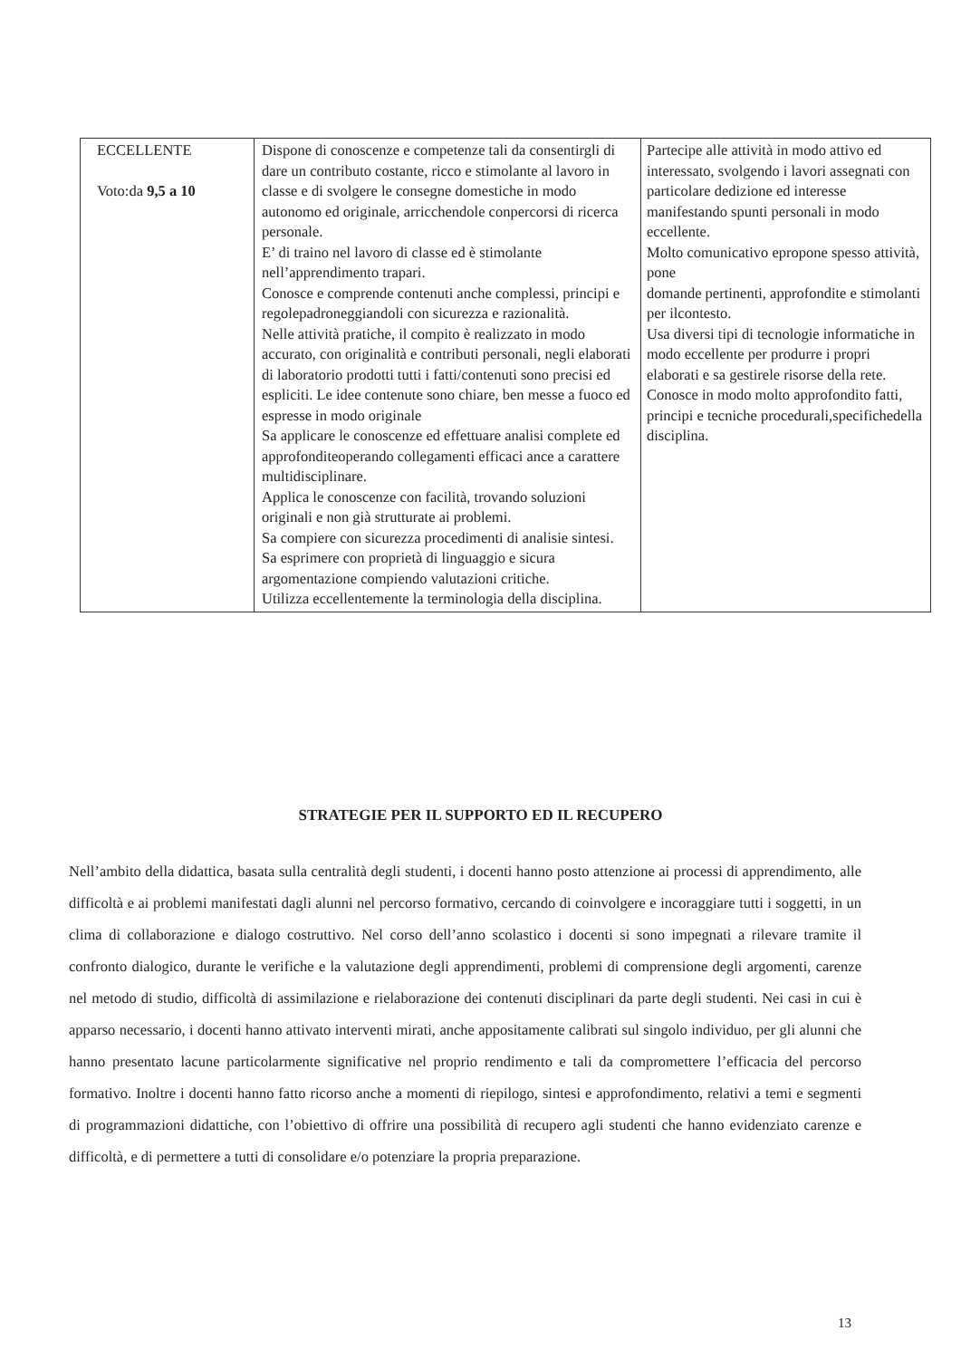| ECCELLENTE Voto:da 9,5 a 10 | Dispone di conoscenze e competenze tali da consentirgli di dare un contributo costante, ricco e stimolante al lavoro in classe e di svolgere le consegne domestiche in modo autonomo ed originale, arricchendole conpercorsi di ricerca personale. E’ di traino nel lavoro di classe ed è stimolante nell’apprendimento trapari. Conosce e comprende contenuti anche complessi, principi e regolepadroneggiandoli con sicurezza e razionalità. Nelle attività pratiche, il compito è realizzato in modo accurato, con originalità e contributi personali, negli elaborati di laboratorio prodotti tutti i fatti/contenuti sono precisi ed espliciti. Le idee contenute sono chiare, ben messe a fuoco ed espresse in modo originale Sa applicare le conoscenze ed effettuare analisi complete ed approfonditeoperando collegamenti efficaci ance a carattere multidisciplinare. Applica le conoscenze con facilità, trovando soluzioni originali e non già strutturate ai problemi. Sa compiere con sicurezza procedimenti di analisie sintesi. Sa esprimere con proprietà di linguaggio e sicura argomentazione compiendo valutazioni critiche. Utilizza eccellentemente la terminologia della disciplina. | Partecipe alle attività in modo attivo ed interessato, svolgendo i lavori assegnati con particolare dedizione ed interesse manifestando spunti personali in modo eccellente. Molto comunicativo epropone spesso attività, pone domande pertinenti, approfondite e stimolanti per ilcontesto. Usa diversi tipi di tecnologie informatiche in modo eccellente per produrre i propri elaborati e sa gestirele risorse della rete. Conosce in modo molto approfondito fatti, principi e tecniche procedurali,specifichedella disciplina. |
STRATEGIE PER IL SUPPORTO ED IL RECUPERO
Nell’ambito della didattica, basata sulla centralità degli studenti, i docenti hanno posto attenzione ai processi di apprendimento, alle difficoltà e ai problemi manifestati dagli alunni nel percorso formativo, cercando di coinvolgere e incoraggiare tutti i soggetti, in un clima di collaborazione e dialogo costruttivo. Nel corso dell’anno scolastico i docenti si sono impegnati a rilevare tramite il confronto dialogico, durante le verifiche e la valutazione degli apprendimenti, problemi di comprensione degli argomenti, carenze nel metodo di studio, difficoltà di assimilazione e rielaborazione dei contenuti disciplinari da parte degli studenti. Nei casi in cui è apparso necessario, i docenti hanno attivato interventi mirati, anche appositamente calibrati sul singolo individuo, per gli alunni che hanno presentato lacune particolarmente significative nel proprio rendimento e tali da compromettere l’efficacia del percorso formativo. Inoltre i docenti hanno fatto ricorso anche a momenti di riepilogo, sintesi e approfondimento, relativi a temi e segmenti di programmazioni didattiche, con l’obiettivo di offrire una possibilità di recupero agli studenti che hanno evidenziato carenze e difficoltà, e di permettere a tutti di consolidare e/o potenziare la propria preparazione.
13